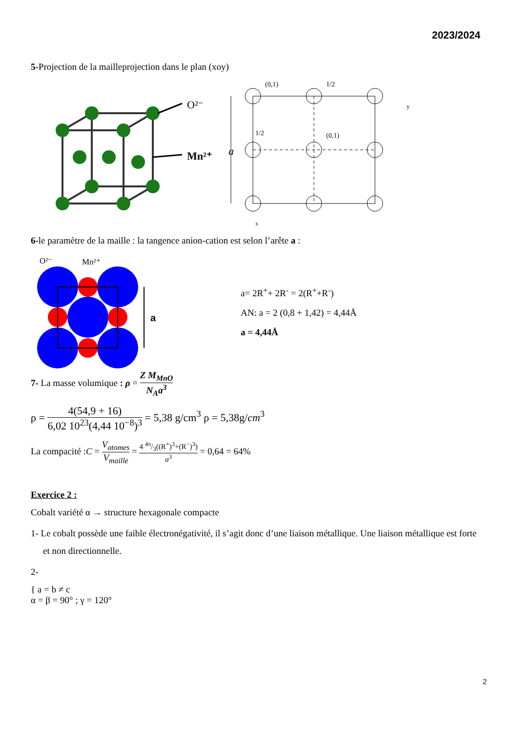2023/2024
5-Projection de la mailleprojection dans le plan (xoy)
O²⁻
Mn²⁺
a
(0,1)
1/2
1/2
(0,1)
y
x
6-le paramètre de la maille : la tangence anion-cation est selon l’arête a :
O²⁻
Mn²⁺
a
a= 2R<sup>+</sup>+ 2R<sup>-</sup> = 2(R<sup>+</sup>+R<sup>-</sup>)
AN: a = 2 (0,8 + 1,42) = 4,44Å
a = 4,44Å
7- La masse volumique : ρ = Z M<sub>MnO</sub> N<sub>A</sub>a<sup>3</sup>
ρ = 4(54,9 + 16) 6,02 10<sup>23</sup>(4,44 10<sup>−8</sup>)<sup>3</sup> = 5,38 g/cm<sup>3</sup> ρ = 5,38g/cm<sup>3</sup>
La compacité :C = V<sub>atomes</sub> V<sub>maille</sub> = 4 4π/3((R<sup>+</sup>)<sup>3</sup>+(R<sup>−</sup>)<sup>3</sup>) a<sup>3</sup> = 0,64 = 64%
Exercice 2 :
Cobalt variété α → structure hexagonale compacte
1- Le cobalt possède une faible électronégativité, il s’agit donc d’une liaison métallique. Une liaison métallique est forte et non directionnelle.
2-
{ a = b ≠ c
α = β = 90° ; γ = 120°
2